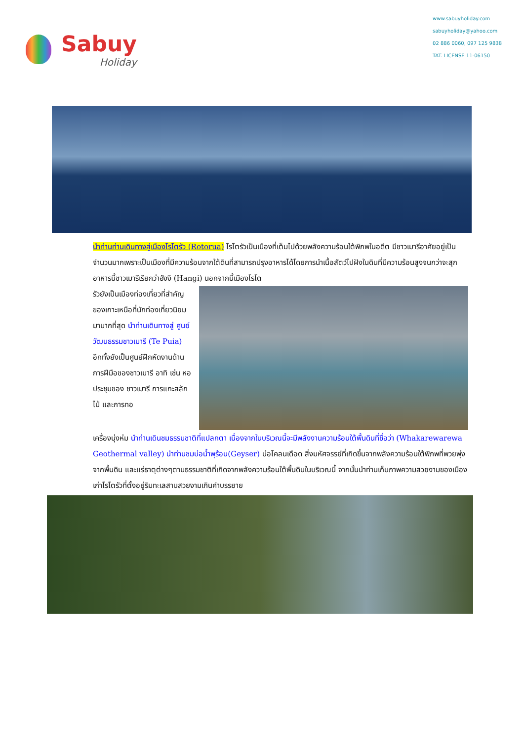Sabuy
Holiday
www.sabuyholiday.com
sabuyholiday@yahoo.com
02 886 0060, 097 125 9838
TAT. LICENSE 11-06150
นำท่านท่านเดินทางสู่เมืองโรโตรัว (Rotorua) โรโตรัวเป็นเมืองที่เต็มไปด้วยพลังความร้อนใต้พิภพในอดีต มีชาวเมารีอาศัยอยู่เป็นจำนวนมากเพราะเป็นเมืองที่มีความร้อนจากใต้ดินที่สามารถปรุงอาหารได้โดยการนำเนื้อสัตว์ไปฝังในดินที่มีความร้อนสูงจนกว่าจะสุก อาหารนี้ชาวเมารีเรียกว่าฮังงิ (Hangi) นอกจากนี้เมืองโรโต
รัวยังเป็นเมืองท่องเที่ยวที่สำคัญของเกาะเหนือที่นักท่องเที่ยวนิยมมามากที่สุด นำท่านเดินทางสู่ ศูนย์วัฒนธรรมชาวเมารี (Te Puia) อีกทั้งยังเป็นศูนย์ฝึกหัดงานด้านการฝีมือของชาวเมารี อาทิ เช่น หอประชุมของ ชาวเมารี การแกะสลักไม้ และการทอ
เครื่องนุ่งห่ม นำท่านเดินชมธรรมชาติที่แปลกตา เนื่องจากในบริเวณนี้จะมีพลังงานความร้อนใต้พื้นดินที่ชื่อว่า (Whakarewarewa Geothermal valley) นำท่านชมบ่อน้ำพุร้อน(Geyser) บ่อโคลนเดือด สิ่งมหัศจรรย์ที่เกิดขึ้นจากพลังความร้อนใต้พิภพที่พวยพุ่งจากพื้นดิน และแร่ธาตุต่างๆตามธรรมชาติที่เกิดจากพลังความร้อนใต้พื้นดินในบริเวณนี้ จากนั้นนำท่านเก็บภาพความสวยงามของเมืองเก่าโรโตรัวที่ตั้งอยู่ริมทะเลสาบสวยงามเกินคำบรรยาย